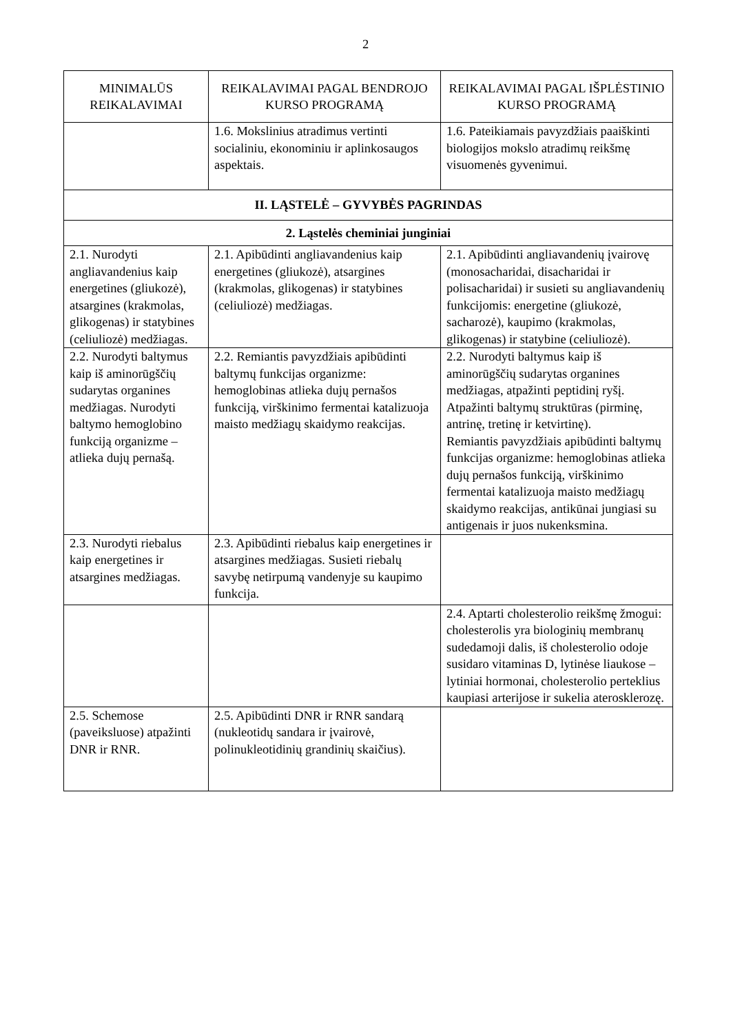2
| MINIMALŪS REIKALAVIMAI | REIKALAVIMAI PAGAL BENDROJO KURSO PROGRAMĄ | REIKALAVIMAI PAGAL IŠPLĖSTINIO KURSO PROGRAMĄ |
| --- | --- | --- |
| | 1.6. Mokslinius atradimus vertinti socialiniu, ekonominiu ir aplinkosaugos aspektais. | 1.6. Pateikiamais pavyzdžiais paaiškinti biologijos mokslo atradimų reikšmę visuomenės gyvenimui. |
| II. LĄSTELĖ – GYVYBĖS PAGRINDAS | | |
| 2. Ląstelės cheminiai junginiai | | |
| 2.1. Nurodyti angliavandenius kaip energetines (gliukozė), atsargines (krakmolas, glikogenas) ir statybines (celiuliozė) medžiagas. | 2.1. Apibūdinti angliavandenius kaip energetines (gliukozė), atsargines (krakmolas, glikogenas) ir statybines (celiuliozė) medžiagas. | 2.1. Apibūdinti angliavandenių įvairovę (monosacharidai, disacharidai ir polisacharidai) ir susieti su angliavandenių funkcijomis: energetine (gliukozė, sacharozė), kaupimo (krakmolas, glikogenas) ir statybine (celiuliozė). |
| 2.2. Nurodyti baltymus kaip iš aminorūgščių sudarytas organines medžiagas. Nurodyti baltymo hemoglobino funkciją organizme – atlieka dujų pernašą. | 2.2. Remiantis pavyzdžiais apibūdinti baltymų funkcijas organizme: hemoglobinas atlieka dujų pernašos funkciją, virškinimo fermentai katalizuoja maisto medžiagų skaidymo reakcijas. | 2.2. Nurodyti baltymus kaip iš aminorūgščių sudarytas organines medžiagas, atpažinti peptidinį ryšį. Atpažinti baltymų struktūras (pirminę, antrinę, tretinę ir ketvirtinę). Remiantis pavyzdžiais apibūdinti baltymų funkcijas organizme: hemoglobinas atlieka dujų pernašos funkciją, virškinimo fermentai katalizuoja maisto medžiagų skaidymo reakcijas, antikūnai jungiasi su antigenais ir juos nukenksmina. |
| 2.3. Nurodyti riebalus kaip energetines ir atsargines medžiagas. | 2.3. Apibūdinti riebalus kaip energetines ir atsargines medžiagas. Susieti riebalų savybę netirpumą vandenyje su kaupimo funkcija. | |
| | | 2.4. Aptarti cholesterolio reikšmę žmogui: cholesterolis yra biologinių membranų sudedamoji dalis, iš cholesterolio odoje susidaro vitaminas D, lytinėse liaukose – lytiniai hormonai, cholesterolio perteklius kaupiasi arterijose ir sukelia aterosklerozę. |
| 2.5. Schemose (paveiksluose) atpažinti DNR ir RNR. | 2.5. Apibūdinti DNR ir RNR sandarą (nukleotidų sandara ir įvairovė, polinukleotidinių grandinių skaičius). | |